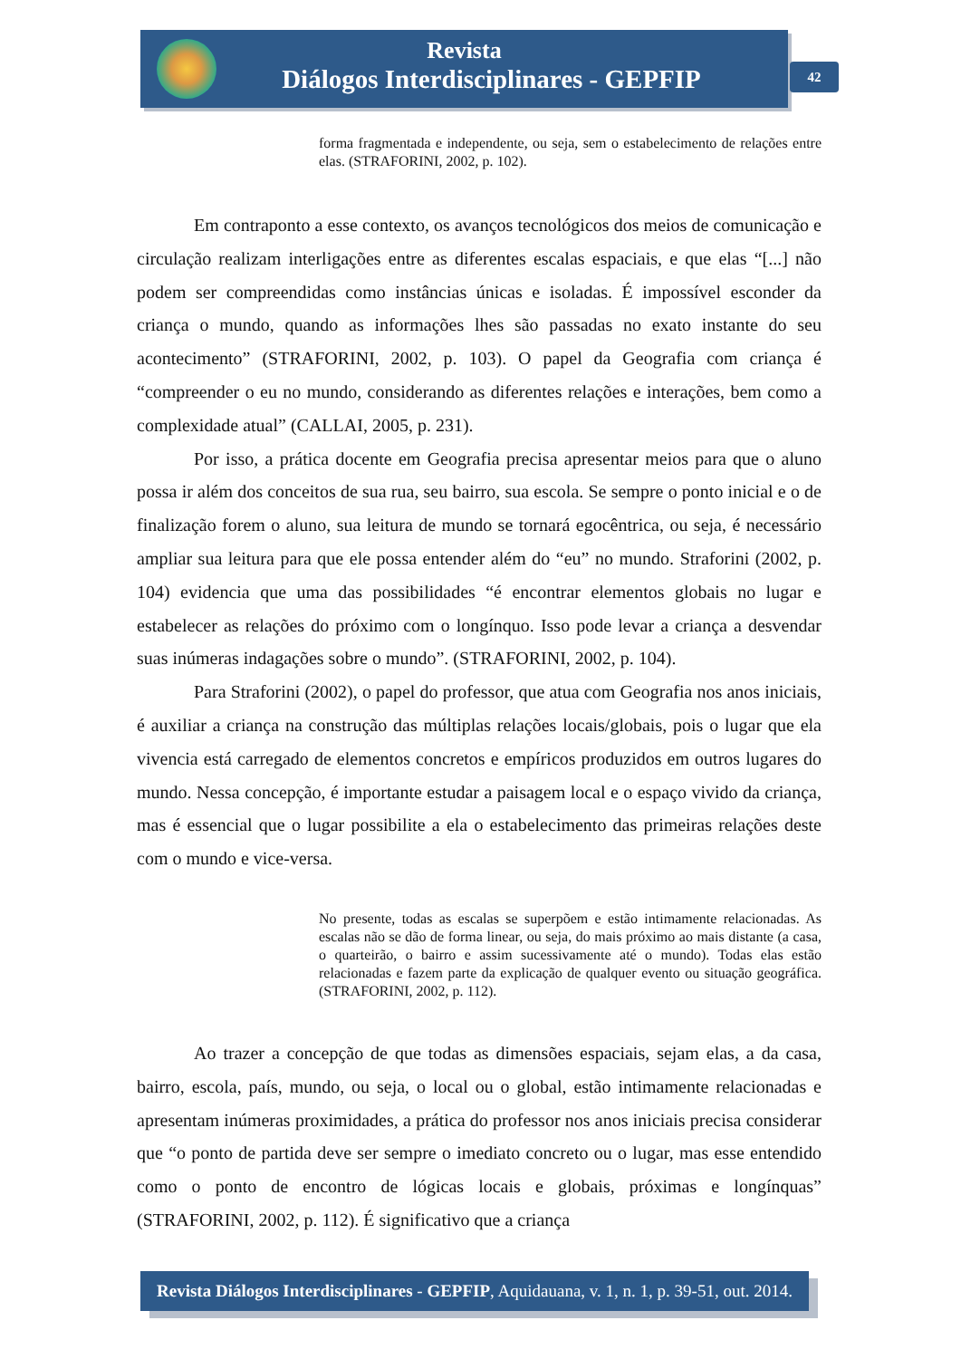Revista
Diálogos Interdisciplinares - GEPFIP
42
forma fragmentada e independente, ou seja, sem o estabelecimento de relações entre elas. (STRAFORINI, 2002, p. 102).
Em contraponto a esse contexto, os avanços tecnológicos dos meios de comunicação e circulação realizam interligações entre as diferentes escalas espaciais, e que elas “[...] não podem ser compreendidas como instâncias únicas e isoladas. É impossível esconder da criança o mundo, quando as informações lhes são passadas no exato instante do seu acontecimento” (STRAFORINI, 2002, p. 103). O papel da Geografia com criança é “compreender o eu no mundo, considerando as diferentes relações e interações, bem como a complexidade atual” (CALLAI, 2005, p. 231).
Por isso, a prática docente em Geografia precisa apresentar meios para que o aluno possa ir além dos conceitos de sua rua, seu bairro, sua escola. Se sempre o ponto inicial e o de finalização forem o aluno, sua leitura de mundo se tornará egocêntrica, ou seja, é necessário ampliar sua leitura para que ele possa entender além do “eu” no mundo. Straforini (2002, p. 104) evidencia que uma das possibilidades “é encontrar elementos globais no lugar e estabelecer as relações do próximo com o longínquo. Isso pode levar a criança a desvendar suas inúmeras indagações sobre o mundo”. (STRAFORINI, 2002, p. 104).
Para Straforini (2002), o papel do professor, que atua com Geografia nos anos iniciais, é auxiliar a criança na construção das múltiplas relações locais/globais, pois o lugar que ela vivencia está carregado de elementos concretos e empíricos produzidos em outros lugares do mundo. Nessa concepção, é importante estudar a paisagem local e o espaço vivido da criança, mas é essencial que o lugar possibilite a ela o estabelecimento das primeiras relações deste com o mundo e vice-versa.
No presente, todas as escalas se superpõem e estão intimamente relacionadas. As escalas não se dão de forma linear, ou seja, do mais próximo ao mais distante (a casa, o quarteirão, o bairro e assim sucessivamente até o mundo). Todas elas estão relacionadas e fazem parte da explicação de qualquer evento ou situação geográfica. (STRAFORINI, 2002, p. 112).
Ao trazer a concepção de que todas as dimensões espaciais, sejam elas, a da casa, bairro, escola, país, mundo, ou seja, o local ou o global, estão intimamente relacionadas e apresentam inúmeras proximidades, a prática do professor nos anos iniciais precisa considerar que “o ponto de partida deve ser sempre o imediato concreto ou o lugar, mas esse entendido como o ponto de encontro de lógicas locais e globais, próximas e longínquas” (STRAFORINI, 2002, p. 112). É significativo que a criança
Revista Diálogos Interdisciplinares - GEPFIP, Aquidauana, v. 1, n. 1, p. 39-51, out. 2014.